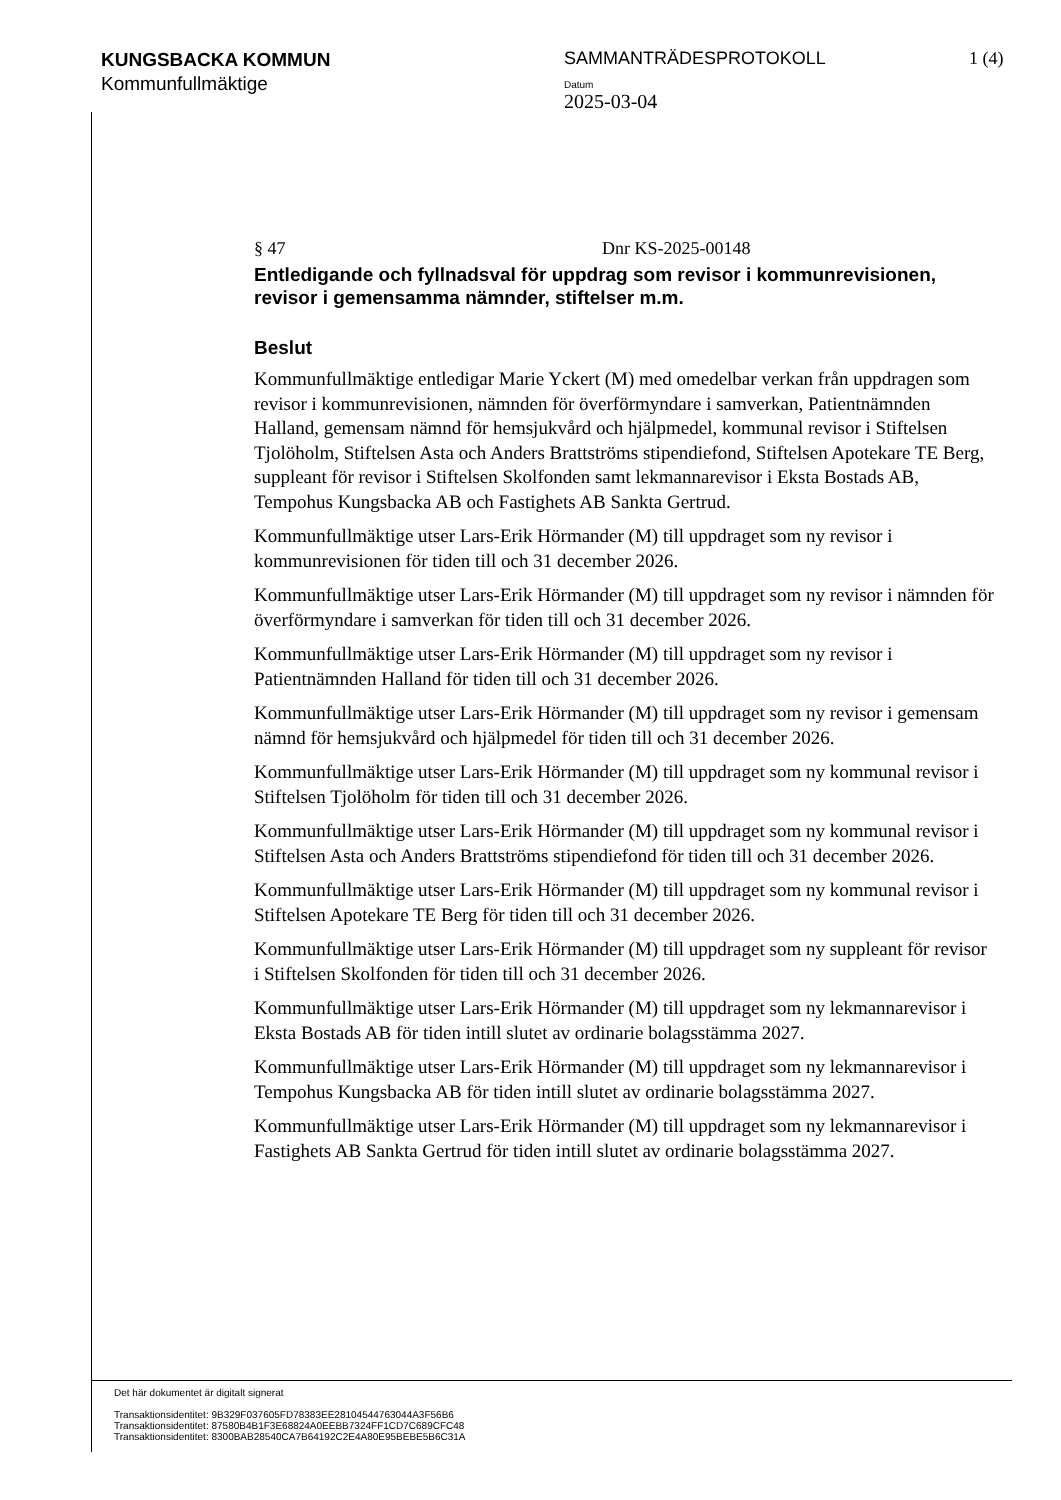KUNGSBACKA KOMMUN
Kommunfullmäktige
SAMMANTRÄDESPROTOKOLL
Datum
2025-03-04
1 (4)
§ 47 Dnr KS-2025-00148
Entledigande och fyllnadsval för uppdrag som revisor i kommunrevisionen, revisor i gemensamma nämnder, stiftelser m.m.
Beslut
Kommunfullmäktige entledigar Marie Yckert (M) med omedelbar verkan från uppdragen som revisor i kommunrevisionen, nämnden för överförmyndare i samverkan, Patientnämnden Halland, gemensam nämnd för hemsjukvård och hjälpmedel, kommunal revisor i Stiftelsen Tjolöholm, Stiftelsen Asta och Anders Brattströms stipendiefond, Stiftelsen Apotekare TE Berg, suppleant för revisor i Stiftelsen Skolfonden samt lekmannarevisor i Eksta Bostads AB, Tempohus Kungsbacka AB och Fastighets AB Sankta Gertrud.
Kommunfullmäktige utser Lars-Erik Hörmander (M) till uppdraget som ny revisor i kommunrevisionen för tiden till och 31 december 2026.
Kommunfullmäktige utser Lars-Erik Hörmander (M) till uppdraget som ny revisor i nämnden för överförmyndare i samverkan för tiden till och 31 december 2026.
Kommunfullmäktige utser Lars-Erik Hörmander (M) till uppdraget som ny revisor i Patientnämnden Halland för tiden till och 31 december 2026.
Kommunfullmäktige utser Lars-Erik Hörmander (M) till uppdraget som ny revisor i gemensam nämnd för hemsjukvård och hjälpmedel för tiden till och 31 december 2026.
Kommunfullmäktige utser Lars-Erik Hörmander (M) till uppdraget som ny kommunal revisor i Stiftelsen Tjolöholm för tiden till och 31 december 2026.
Kommunfullmäktige utser Lars-Erik Hörmander (M) till uppdraget som ny kommunal revisor i Stiftelsen Asta och Anders Brattströms stipendiefond för tiden till och 31 december 2026.
Kommunfullmäktige utser Lars-Erik Hörmander (M) till uppdraget som ny kommunal revisor i Stiftelsen Apotekare TE Berg för tiden till och 31 december 2026.
Kommunfullmäktige utser Lars-Erik Hörmander (M) till uppdraget som ny suppleant för revisor i Stiftelsen Skolfonden för tiden till och 31 december 2026.
Kommunfullmäktige utser Lars-Erik Hörmander (M) till uppdraget som ny lekmannarevisor i Eksta Bostads AB för tiden intill slutet av ordinarie bolagsstämma 2027.
Kommunfullmäktige utser Lars-Erik Hörmander (M) till uppdraget som ny lekmannarevisor i Tempohus Kungsbacka AB för tiden intill slutet av ordinarie bolagsstämma 2027.
Kommunfullmäktige utser Lars-Erik Hörmander (M) till uppdraget som ny lekmannarevisor i Fastighets AB Sankta Gertrud för tiden intill slutet av ordinarie bolagsstämma 2027.
Det här dokumentet är digitalt signerat
Transaktionsidentitet: 9B329F037605FD78383EE28104544763044A3F56B6
Transaktionsidentitet: 87580B4B1F3E68824A0EEBB7324FF1CD7C689CFC48
Transaktionsidentitet: 8300BAB28540CA7B64192C2E4A80E95BEBE5B6C31A